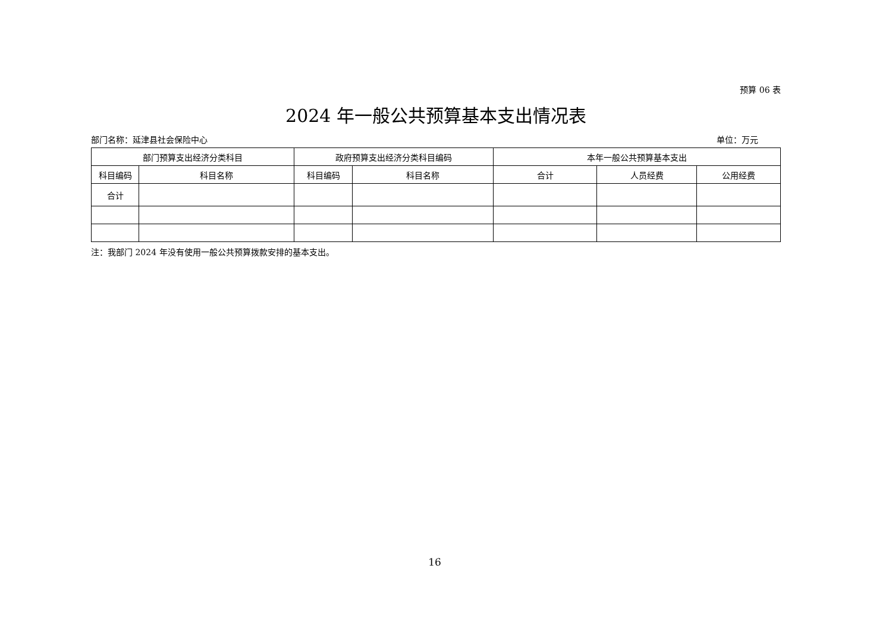预算 06 表
2024 年一般公共预算基本支出情况表
部门名称：延津县社会保险中心 单位：万元
| 部门预算支出经济分类科目 | | 政府预算支出经济分类科目编码 | | 本年一般公共预算基本支出 | | |
| --- | --- | --- | --- | --- | --- | --- |
| 科目编码 | 科目名称 | 科目编码 | 科目名称 | 合计 | 人员经费 | 公用经费 |
| 合计 | | | | | | |
注：我部门 2024 年没有使用一般公共预算拨款安排的基本支出。
16